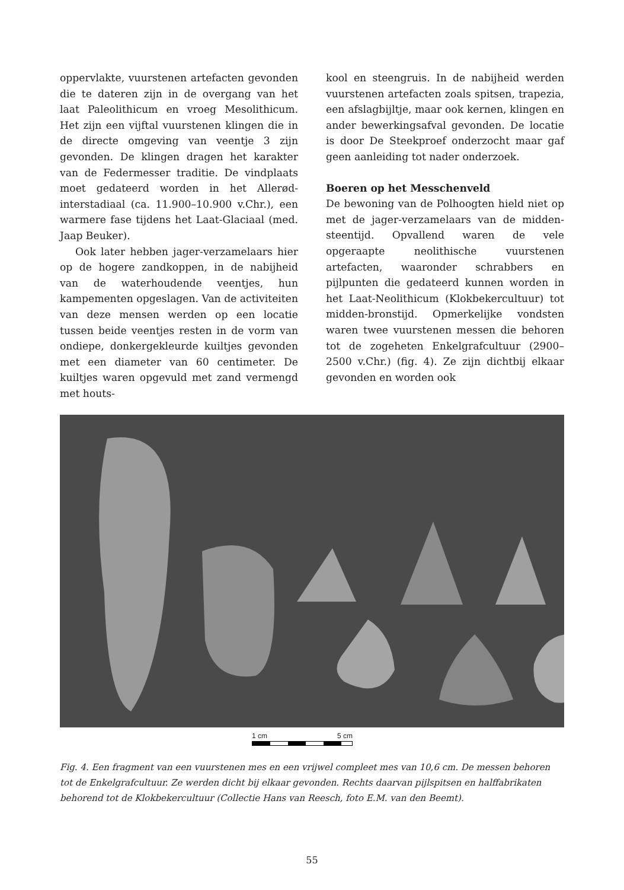oppervlakte, vuurstenen artefacten gevonden die te dateren zijn in de overgang van het laat Paleolithicum en vroeg Mesolithicum. Het zijn een vijftal vuurstenen klingen die in de directe omgeving van veentje 3 zijn gevonden. De klingen dragen het karakter van de Federmesser traditie. De vindplaats moet gedateerd worden in het Allerød-interstadiaal (ca. 11.900–10.900 v.Chr.), een warmere fase tijdens het Laat-Glaciaal (med. Jaap Beuker).
Ook later hebben jager-verzamelaars hier op de hogere zandkoppen, in de nabijheid van de waterhoudende veentjes, hun kampementen opgeslagen. Van de activiteiten van deze mensen werden op een locatie tussen beide veentjes resten in de vorm van ondiepe, donkergekleurde kuiltjes gevonden met een diameter van 60 centimeter. De kuiltjes waren opgevuld met zand vermengd met houts-
kool en steengruis. In de nabijheid werden vuurstenen artefacten zoals spitsen, trapezia, een afslagbijltje, maar ook kernen, klingen en ander bewerkingsafval gevonden. De locatie is door De Steekproef onderzocht maar gaf geen aanleiding tot nader onderzoek.
Boeren op het Messchenveld
De bewoning van de Polhoogten hield niet op met de jager-verzamelaars van de midden-steentijd. Opvallend waren de vele opgeraapte neolithische vuurstenen artefacten, waaronder schrabbers en pijlpunten die gedateerd kunnen worden in het Laat-Neolithicum (Klokbekercultuur) tot midden-bronstijd. Opmerkelijke vondsten waren twee vuurstenen messen die behoren tot de zogeheten Enkelgrafcultuur (2900–2500 v.Chr.) (fig. 4). Ze zijn dichtbij elkaar gevonden en worden ook
1 cm 5 cm
Fig. 4. Een fragment van een vuurstenen mes en een vrijwel compleet mes van 10,6 cm. De messen behoren tot de Enkelgrafcultuur. Ze werden dicht bij elkaar gevonden. Rechts daarvan pijlspitsen en halffabrikaten behorend tot de Klokbekercultuur (Collectie Hans van Reesch, foto E.M. van den Beemt).
55